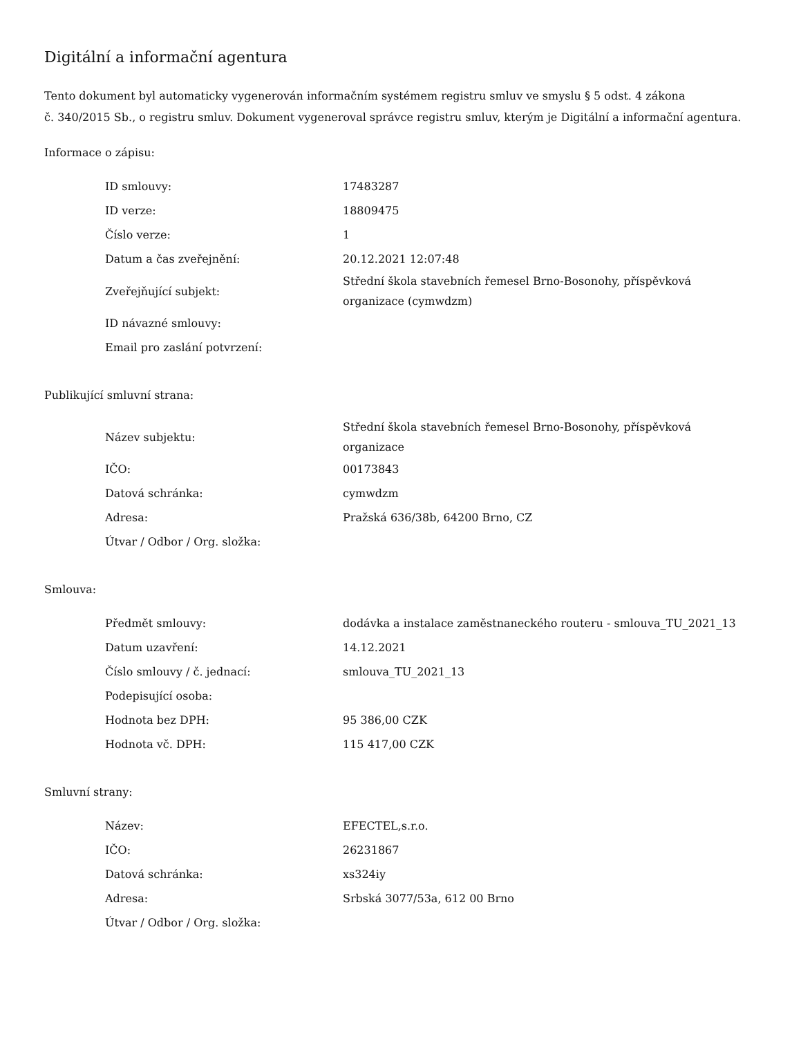Digitální a informační agentura
Tento dokument byl automaticky vygenerován informačním systémem registru smluv ve smyslu § 5 odst. 4 zákona
č. 340/2015 Sb., o registru smluv. Dokument vygeneroval správce registru smluv, kterým je Digitální a informační agentura.
Informace o zápisu:
| ID smlouvy: | 17483287 |
| ID verze: | 18809475 |
| Číslo verze: | 1 |
| Datum a čas zveřejnění: | 20.12.2021 12:07:48 |
| Zveřejňující subjekt: | Střední škola stavebních řemesel Brno-Bosonohy, příspěvková organizace (cymwdzm) |
| ID návazné smlouvy: | |
| Email pro zaslání potvrzení: | |
Publikující smluvní strana:
| Název subjektu: | Střední škola stavebních řemesel Brno-Bosonohy, příspěvková organizace |
| IČO: | 00173843 |
| Datová schránka: | cymwdzm |
| Adresa: | Pražská 636/38b, 64200 Brno, CZ |
| Útvar / Odbor / Org. složka: | |
Smlouva:
| Předmět smlouvy: | dodávka a instalace zaměstnaneckého routeru - smlouva_TU_2021_13 |
| Datum uzavření: | 14.12.2021 |
| Číslo smlouvy / č. jednací: | smlouva_TU_2021_13 |
| Podepisující osoba: | |
| Hodnota bez DPH: | 95 386,00 CZK |
| Hodnota vč. DPH: | 115 417,00 CZK |
Smluvní strany:
| Název: | EFECTEL,s.r.o. |
| IČO: | 26231867 |
| Datová schránka: | xs324iy |
| Adresa: | Srbská 3077/53a, 612 00 Brno |
| Útvar / Odbor / Org. složka: | |